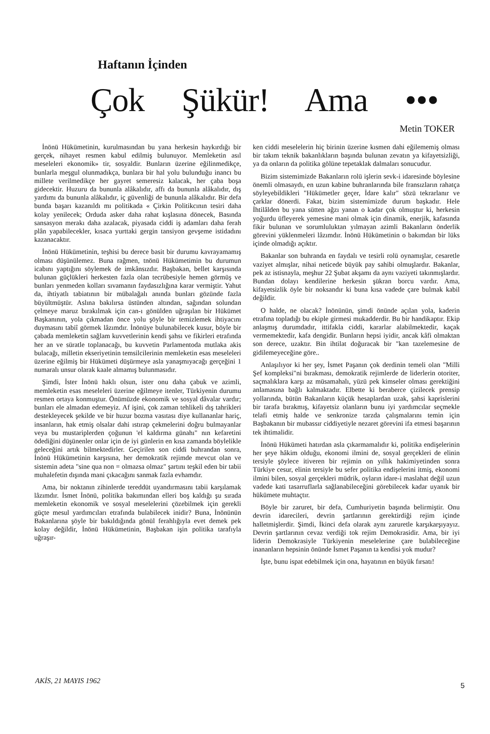Haftanın İçinden
Çok Şükür! Ama •••
Metin TOKER
İnönü Hükümetinin, kurulmasından bu yana herkesin haykırdığı bir gerçek, nihayet resmen kabul edilmiş bulunuyor. Memleketin asıl meseleleri ekonomik» tir, sosyaldir. Bunların üzerine eğilinmedikçe, bunlarla meşgul olunmadıkça, bunlara bir hal yolu bulunduğu inancı bu millete verilmedikçe her gayret semeresiz kalacak, her çaba boşa gidecektir. Huzuru da bununla alâkalıdır, affı da bununla alâkalıdır, dış yardımı da bununla alâkalıdır, iç güvenliği de bununla alâkalıdır. Bir defa bunda başarı kazanıldı mı politikada « Çirkin Politikcının tesiri daha kolay yenilecek; Orduda asker daha rahat kışlasına dönecek, Basında sansasyon merakı daha azalacak, piyasada ciddi iş adamları daha ferah plân yapabilecekler, kısaca yurttaki gergin tansiyon gevşeme istidadını kazanacaktır.
İnönü Hükümetinin, teşhisi bu derece basit bir durumu kavrayamamış olması düşünülemez. Buna rağmen, tnönü Hükümetimin bu durumun icabını yaptığını söylemek de imkânsızdır. Başbakan, bellet karşısında bulunan güçlükleri herkesten fazla olan tecrübesiyle hemen görmüş ve bunları yenmeden kolları sıvamanın faydasızlığına karar vermiştir. Yahut da, ihtiyatlı tabiatının bir mübalağalı anında bunları gözünde fazla büyültmüştür. Aslına bakılırsa üstünden altından, sağından solundan çelmeye maruz bırakılmak için can-ı gönülden uğraşılan bir Hükümet Başkanının, yola çıkmadan önce yolu şöyle bir temizlemek ihtiyacını duymasını tabiî görmek lâzımdır. İnönüye bulunabilecek kusur, böyle bir çabada memleketin sağlam kuvvetlerinin kendi şahsı ve fikirleri etrafında her an ve süratle toplanacağı, bu kuvvetin Parlamentoda mutlaka akis bulacağı, milletin ekseriyetinin temsilcilerinin memleketin esas meseleleri üzerine eğilmiş bir Hükümeti düşürmeye asla yanaşmıyacağı gerçeğini 1 numaralı unsur olarak kaale almamış bulunmasıdır.
Şimdi, İster İnönü haklı olsun, ister onu daha çabuk ve azimli, memleketin esas meseleleri üzerine eğilmeye itenler, Türkiyenin durumu resmen ortaya konmuştur. Önümüzde ekonomik ve sosyal dâvalar vardır; bunları ele almadan edemeyiz. Af işini, çok zaman tehlikeli dış tahrikleri destekleyecek şekilde ve bir huzur bozma vasıtası diye kullananlar hariç, insanların, hak etmiş olsalar dahi ıstırap çekmelerini doğru bulmayanlar veya bu mustariplerden çoğunun 'el kaldırma günahı" nın kefaretini ödediğini düşünenler onlar için de iyi günlerin en kısa zamanda böylelikle geleceğini artık bilmektedirler. Geçirilen son ciddi buhrandan sonra, İnönü Hükümetinin karşısına, her demokratik rejimde mevcut olan ve sistemin adeta "sine qua non = olmazsa olmaz" şartını teşkil eden bir tabii muhalefetin dışında mani çıkacağını sanmak fazla evhamdır.
Ama, bir noktanın zihinlerde tereddüt uyandırmasını tabii karşılamak lâzımdır. İsmet İnönü, politika bakımından elleri boş kaldığı şu sırada memleketin ekonomik ve sosyal meselelerini çözebilmek için gerekli güçte mesul yardımcıları etrafında bulabilecek inidir? Buna, İnönünün Bakanlarına şöyle bir bakıldığında gönül ferahlığıyla evet demek pek kolay değildir, İnönü Hükümetinin, Başbakan işin politika tarafıyla uğraşır-
ken ciddi meselelerin hiç birinin üzerine kısmen dahi eğilememiş olması bir takım teknik bakanlıkların başında bulunan zevatın ya kifayetsizliği, ya da onların da politika gölüne tepetaklak dalmaları sonucudur.
Bizim sistemimizde Bakanların rolü işlerin sevk-i idaresinde böylesine önemli olmasaydı, en uzun kabine buhranlarında bile fransızların rahatça söyleyebildikleri "Hükümetler geçer, İdare kalır" sözü tekrarlanır ve çarklar dönerdi. Fakat, bizim sistemimizde durum başkadır. Hele İhtilâlden bu yana sütten ağzı yanan o kadar çok olmuştur ki, herkesin yoğurdu üfleyerek yemesine mani olmak için dinamik, enerjik, kafasında fikir bulunan ve sorumluluktan yılmayan azimli Bakanların önderlik görevini yüklenmeleri lâzımdır. İnönü Hükümetinin o bakımdan bir lüks içinde olmadığı açıktır.
Bakanlar son buhranda en faydalı ve tesirli rolü oynamışlar, cesaretle vaziyet almışlar, nihai neticede büyük pay sahibi olmuşlardır. Bakanlar, pek az istisnayla, meşhur 22 Şubat akşamı da aynı vaziyeti takınmışlardır. Bundan dolayı kendilerine herkesin şükran borcu vardır. Ama, kifayetsizlik öyle bir noksandır ki buna kısa vadede çare bulmak kabil değildir.
O halde, ne olacak? İnönünün, şimdi önünde açılan yola, kaderin etrafına topladığı bu ekiple girmesi mukadderdir. Bu bir handikaptır. Ekip anlaşmış durumdadır, ittifakla ciddi, kararlar alabilmektedir, kaçak vermemektedir, kafa dengidir. Bunların hepsi iyidir, ancak kâfi olmaktan son derece, uzaktır. Bin ihtilat doğuracak bir "kan tazelemesine de gidilemeyeceğine göre..
Anlaşılıyor ki her şey, İsmet Paşanın çok derdinin temeli olan "Milli Şef kompleksi"ni bırakması, demokratik rejimlerde de liderlerin otoriter, saçmalıklara karşı az müsamahalı, yüzü pek kimseler olması gerektiğini anlamasına bağlı kalmaktadır. Elbette ki beraberce çizilecek prensip yollarında, bütün Bakanların küçük hesaplardan uzak, şahsi kaprislerini bir tarafa bırakmış, kifayetsiz olanların bunu iyi yardımcılar seçmekle telafi etmiş halde ve senkronize tarzda çalışmalarını temin için Başbakanın bir mubassır ciddiyetiyle nezaret görevini ifa etmesi başarının tek ihtimalidir.
İnönü Hükümeti hatırdan asla çıkarmamalıdır ki, politika endişelerinin her şeye hâkim olduğu, ekonomi ilmini de, sosyal gerçekleri de elinin tersiyle şöylece itiveren bir rejimin on yıllık hakimiyetinden sonra Türkiye cesur, elinin tersiyle bu sefer politika endişelerini itmiş, ekonomi ilmini bilen, sosyal gerçekleri müdrik, oyların idare-i maslahat değil uzun vadede kati tasarruflarla sağlanabileceğini görebilecek kadar uyanık bir hükümete muhtaçtır.
Böyle bir zaruret, bir defa, Cumhuriyetin başında belirmiştir. Onu devrin idarecileri, devrin şartlarının gerektirdiği rejim içinde halletmişlerdir. Şimdi, İkinci defa olarak aynı zaruretle karşıkarşıyayız. Devrin şartlarının cevaz verdiği tok rejim Demokrasidir. Ama, bir iyi liderin Demokrasiyle Türkiyenin meselelerine çare bulabileceğine inananların hepsinin önünde İsmet Paşanın ta kendisi yok mudur?
İşte, bunu ispat edebilmek için ona, hayatının en büyük fırsatı!
AKİS, 21 MAYIS 1962
5